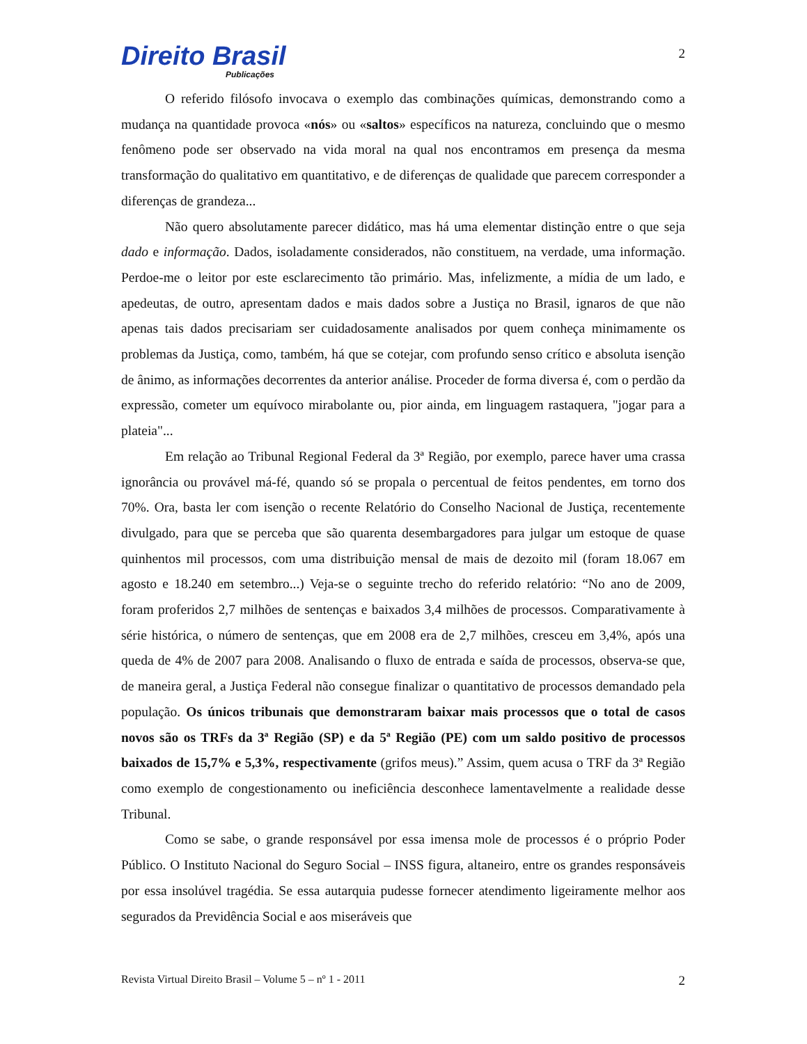Direito Brasil
Publicações
2
O referido filósofo invocava o exemplo das combinações químicas, demonstrando como a mudança na quantidade provoca «nós» ou «saltos» específicos na natureza, concluindo que o mesmo fenômeno pode ser observado na vida moral na qual nos encontramos em presença da mesma transformação do qualitativo em quantitativo, e de diferenças de qualidade que parecem corresponder a diferenças de grandeza...
Não quero absolutamente parecer didático, mas há uma elementar distinção entre o que seja dado e informação. Dados, isoladamente considerados, não constituem, na verdade, uma informação. Perdoe-me o leitor por este esclarecimento tão primário. Mas, infelizmente, a mídia de um lado, e apedeutas, de outro, apresentam dados e mais dados sobre a Justiça no Brasil, ignaros de que não apenas tais dados precisariam ser cuidadosamente analisados por quem conheça minimamente os problemas da Justiça, como, também, há que se cotejar, com profundo senso crítico e absoluta isenção de ânimo, as informações decorrentes da anterior análise. Proceder de forma diversa é, com o perdão da expressão, cometer um equívoco mirabolante ou, pior ainda, em linguagem rastaquera, "jogar para a plateia"...
Em relação ao Tribunal Regional Federal da 3ª Região, por exemplo, parece haver uma crassa ignorância ou provável má-fé, quando só se propala o percentual de feitos pendentes, em torno dos 70%. Ora, basta ler com isenção o recente Relatório do Conselho Nacional de Justiça, recentemente divulgado, para que se perceba que são quarenta desembargadores para julgar um estoque de quase quinhentos mil processos, com uma distribuição mensal de mais de dezoito mil (foram 18.067 em agosto e 18.240 em setembro...) Veja-se o seguinte trecho do referido relatório: “No ano de 2009, foram proferidos 2,7 milhões de sentenças e baixados 3,4 milhões de processos. Comparativamente à série histórica, o número de sentenças, que em 2008 era de 2,7 milhões, cresceu em 3,4%, após una queda de 4% de 2007 para 2008. Analisando o fluxo de entrada e saída de processos, observa-se que, de maneira geral, a Justiça Federal não consegue finalizar o quantitativo de processos demandado pela população. Os únicos tribunais que demonstraram baixar mais processos que o total de casos novos são os TRFs da 3ª Região (SP) e da 5ª Região (PE) com um saldo positivo de processos baixados de 15,7% e 5,3%, respectivamente (grifos meus).” Assim, quem acusa o TRF da 3ª Região como exemplo de congestionamento ou ineficiência desconhece lamentavelmente a realidade desse Tribunal.
Como se sabe, o grande responsável por essa imensa mole de processos é o próprio Poder Público. O Instituto Nacional do Seguro Social – INSS figura, altaneiro, entre os grandes responsáveis por essa insolúvel tragédia. Se essa autarquia pudesse fornecer atendimento ligeiramente melhor aos segurados da Previdência Social e aos miseráveis que
Revista Virtual Direito Brasil – Volume 5 – nº 1 - 2011 2